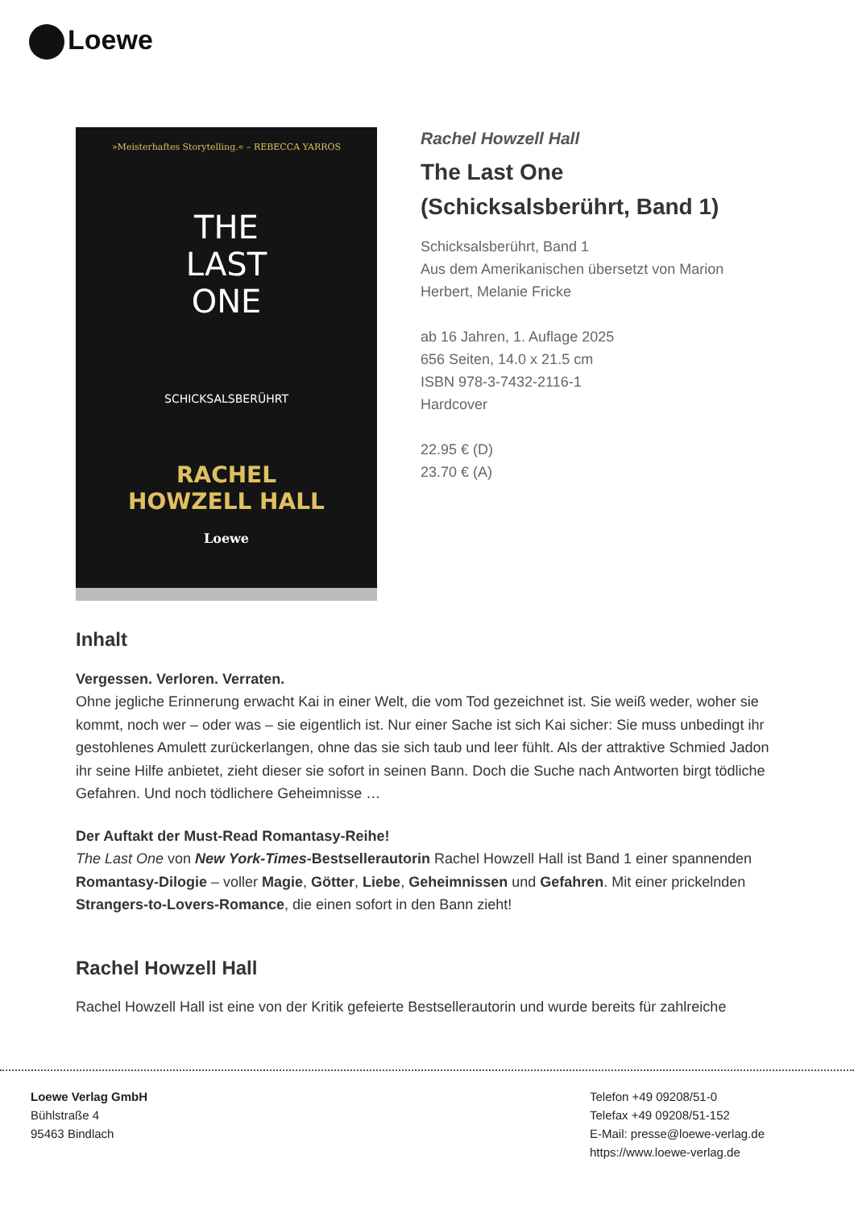Loewe
»Meisterhaftes Storytelling.« – REBECCA YARROS
THE
LAST
ONE
SCHICKSALSBERÜHRT
RACHEL
HOWZELL HALL
Loewe
Rachel Howzell Hall
The Last One
(Schicksalsberührt, Band 1)
Schicksalsberührt, Band 1
Aus dem Amerikanischen übersetzt von Marion Herbert, Melanie Fricke
ab 16 Jahren, 1. Auflage 2025
656 Seiten, 14.0 x 21.5 cm
ISBN 978-3-7432-2116-1
Hardcover
22.95 € (D)
23.70 € (A)
Inhalt
Vergessen. Verloren. Verraten.
Ohne jegliche Erinnerung erwacht Kai in einer Welt, die vom Tod gezeichnet ist. Sie weiß weder, woher sie kommt, noch wer – oder was – sie eigentlich ist. Nur einer Sache ist sich Kai sicher: Sie muss unbedingt ihr gestohlenes Amulett zurückerlangen, ohne das sie sich taub und leer fühlt. Als der attraktive Schmied Jadon ihr seine Hilfe anbietet, zieht dieser sie sofort in seinen Bann. Doch die Suche nach Antworten birgt tödliche Gefahren. Und noch tödlichere Geheimnisse …
Der Auftakt der Must-Read Romantasy-Reihe!
The Last One von New York-Times-Bestsellerautorin Rachel Howzell Hall ist Band 1 einer spannenden Romantasy-Dilogie – voller Magie, Götter, Liebe, Geheimnissen und Gefahren. Mit einer prickelnden Strangers-to-Lovers-Romance, die einen sofort in den Bann zieht!
Rachel Howzell Hall
Rachel Howzell Hall ist eine von der Kritik gefeierte Bestsellerautorin und wurde bereits für zahlreiche
Loewe Verlag GmbH
Bühlstraße 4
95463 Bindlach
Telefon +49 09208/51-0
Telefax +49 09208/51-152
E-Mail: presse@loewe-verlag.de
https://www.loewe-verlag.de